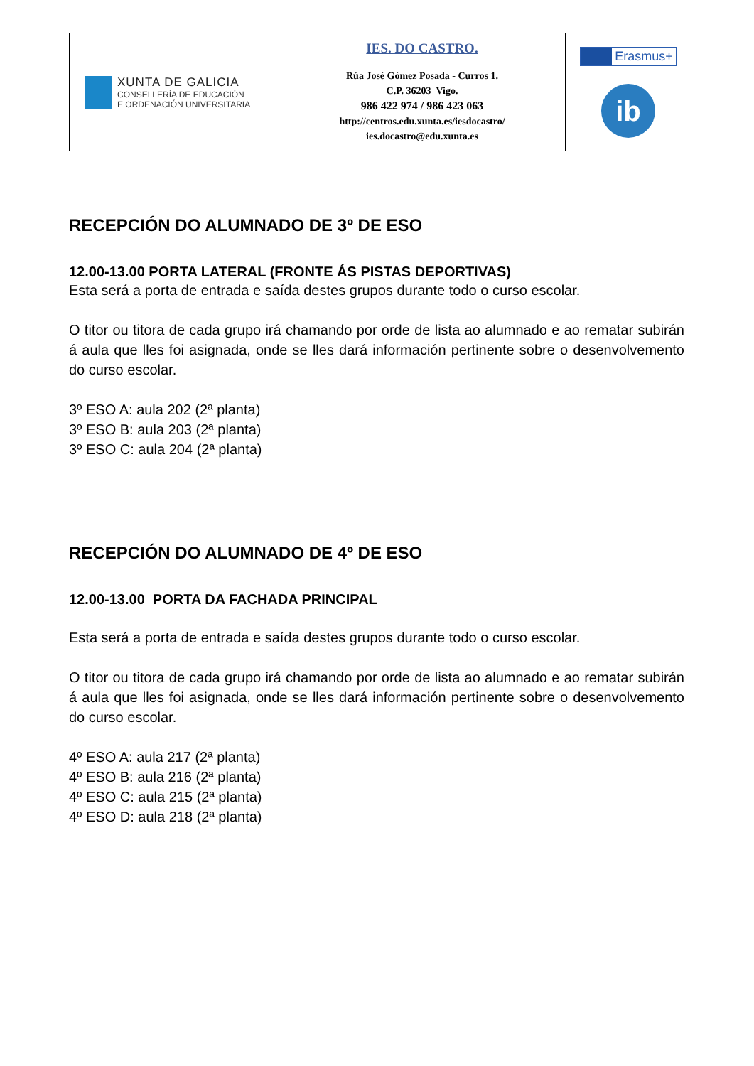| XUNTA DE GALICIA CONSELLERÍA DE EDUCACIÓN E ORDENACIÓN UNIVERSITARIA | IES. DO CASTRO. Rúa José Gómez Posada - Curros 1. C.P. 36203 Vigo. 986 422 974 / 986 423 063 http://centros.edu.xunta.es/iesdocastro/ ies.docastro@edu.xunta.es | Erasmus+ ib |
RECEPCIÓN DO ALUMNADO DE 3º DE ESO
12.00-13.00 PORTA LATERAL (FRONTE ÁS PISTAS DEPORTIVAS)
Esta será a porta de entrada e saída destes grupos durante todo o curso escolar.
O titor ou titora de cada grupo irá chamando por orde de lista ao alumnado e ao rematar subirán á aula que lles foi asignada, onde se lles dará información pertinente sobre o desenvolvemento do curso escolar.
3º ESO A: aula 202 (2ª planta)
3º ESO B: aula 203 (2ª planta)
3º ESO C: aula 204 (2ª planta)
RECEPCIÓN DO ALUMNADO DE 4º DE ESO
12.00-13.00 PORTA DA FACHADA PRINCIPAL
Esta será a porta de entrada e saída destes grupos durante todo o curso escolar.
O titor ou titora de cada grupo irá chamando por orde de lista ao alumnado e ao rematar subirán á aula que lles foi asignada, onde se lles dará información pertinente sobre o desenvolvemento do curso escolar.
4º ESO A: aula 217 (2ª planta)
4º ESO B: aula 216 (2ª planta)
4º ESO C: aula 215 (2ª planta)
4º ESO D: aula 218 (2ª planta)